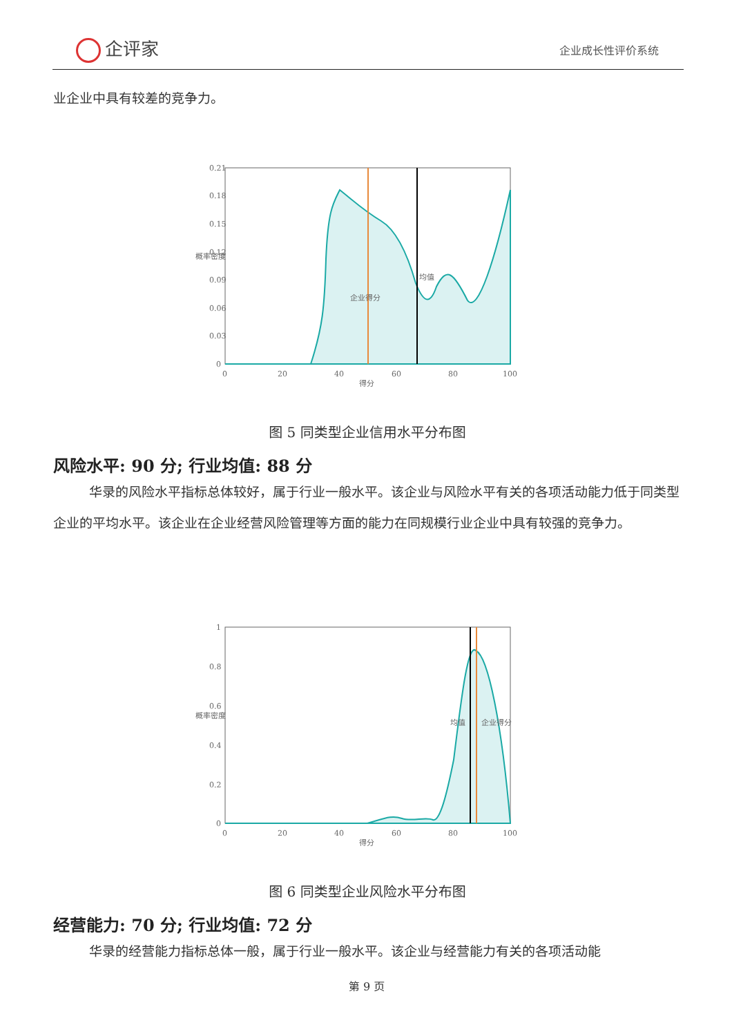企评家 企业成长性评价系统
业企业中具有较差的竞争力。
0.21
0.18
0.15
0.12
0.09
0.06
0.03
0
0
20
40
60
80
100
得分
概率密度
企业得分
均值
图 5 同类型企业信用水平分布图
风险水平: 90 分; 行业均值: 88 分
华录的风险水平指标总体较好，属于行业一般水平。该企业与风险水平有关的各项活动能力低于同类型企业的平均水平。该企业在企业经营风险管理等方面的能力在同规模行业企业中具有较强的竞争力。
1
0.8
0.6
0.4
0.2
0
0
20
40
60
80
100
得分
概率密度
均值
企业得分
图 6 同类型企业风险水平分布图
经营能力: 70 分; 行业均值: 72 分
华录的经营能力指标总体一般，属于行业一般水平。该企业与经营能力有关的各项活动能
第 9 页